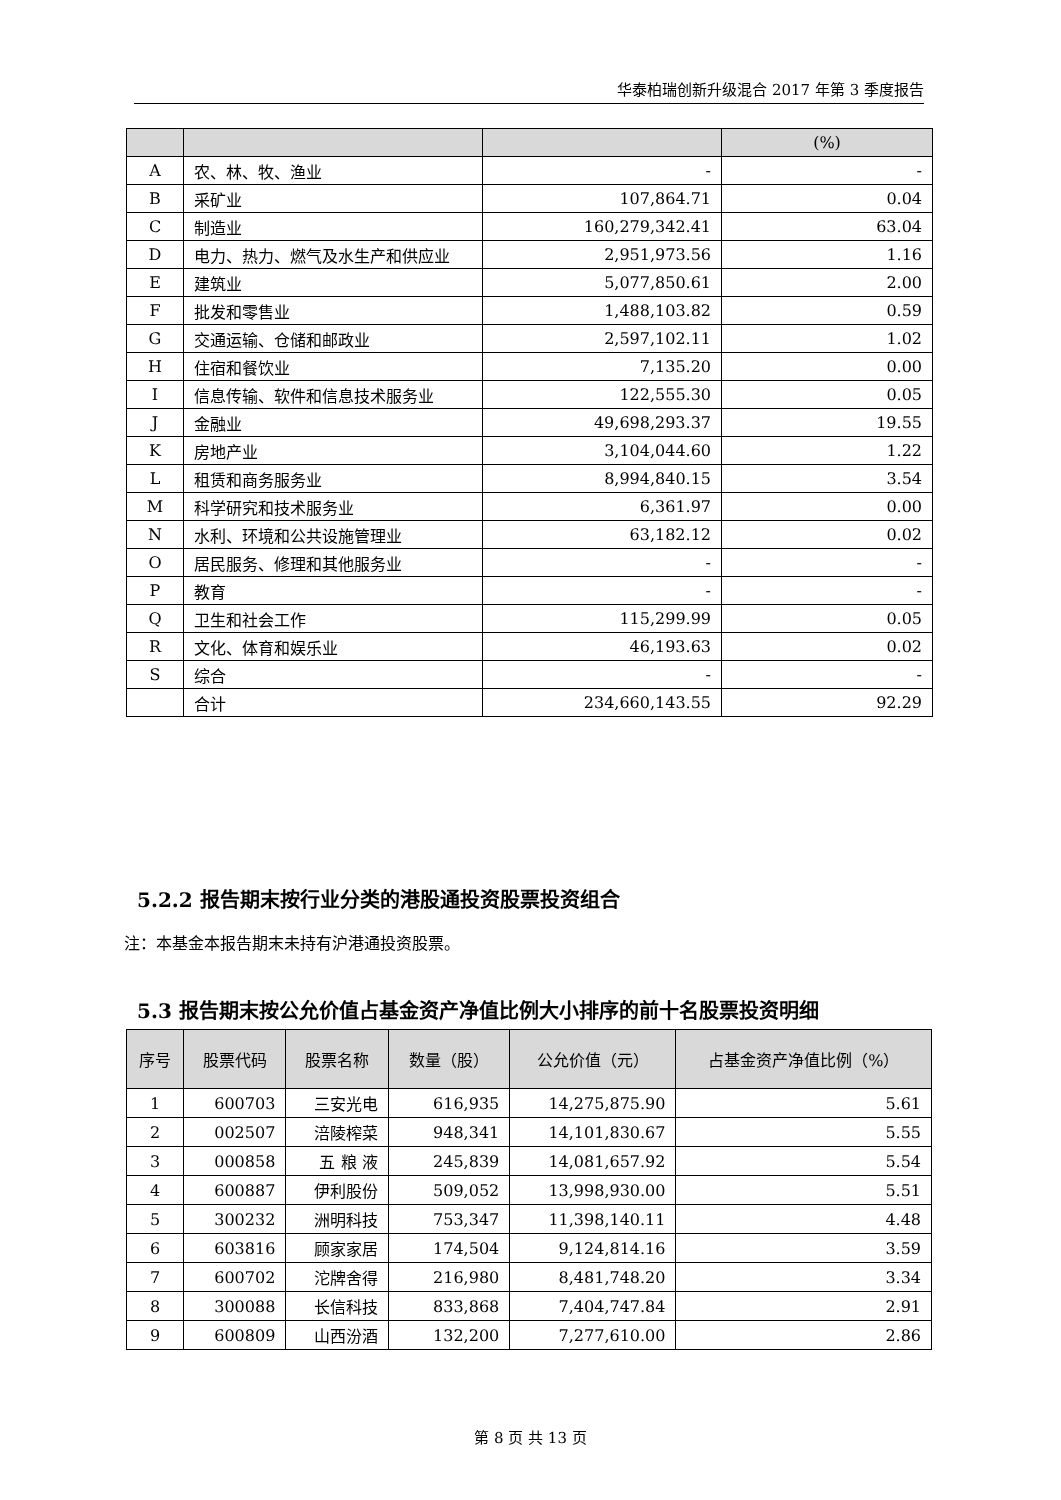华泰柏瑞创新升级混合 2017 年第 3 季度报告
| | | | (%) |
| --- | --- | --- | --- |
| A | 农、林、牧、渔业 | - | - |
| B | 采矿业 | 107,864.71 | 0.04 |
| C | 制造业 | 160,279,342.41 | 63.04 |
| D | 电力、热力、燃气及水生产和供应业 | 2,951,973.56 | 1.16 |
| E | 建筑业 | 5,077,850.61 | 2.00 |
| F | 批发和零售业 | 1,488,103.82 | 0.59 |
| G | 交通运输、仓储和邮政业 | 2,597,102.11 | 1.02 |
| H | 住宿和餐饮业 | 7,135.20 | 0.00 |
| I | 信息传输、软件和信息技术服务业 | 122,555.30 | 0.05 |
| J | 金融业 | 49,698,293.37 | 19.55 |
| K | 房地产业 | 3,104,044.60 | 1.22 |
| L | 租赁和商务服务业 | 8,994,840.15 | 3.54 |
| M | 科学研究和技术服务业 | 6,361.97 | 0.00 |
| N | 水利、环境和公共设施管理业 | 63,182.12 | 0.02 |
| O | 居民服务、修理和其他服务业 | - | - |
| P | 教育 | - | - |
| Q | 卫生和社会工作 | 115,299.99 | 0.05 |
| R | 文化、体育和娱乐业 | 46,193.63 | 0.02 |
| S | 综合 | - | - |
| | 合计 | 234,660,143.55 | 92.29 |
5.2.2 报告期末按行业分类的港股通投资股票投资组合
注：本基金本报告期末未持有沪港通投资股票。
5.3 报告期末按公允价值占基金资产净值比例大小排序的前十名股票投资明细
| 序号 | 股票代码 | 股票名称 | 数量（股） | 公允价值（元） | 占基金资产净值比例（%） |
| --- | --- | --- | --- | --- | --- |
| 1 | 600703 | 三安光电 | 616,935 | 14,275,875.90 | 5.61 |
| 2 | 002507 | 涪陵榨菜 | 948,341 | 14,101,830.67 | 5.55 |
| 3 | 000858 | 五 粮 液 | 245,839 | 14,081,657.92 | 5.54 |
| 4 | 600887 | 伊利股份 | 509,052 | 13,998,930.00 | 5.51 |
| 5 | 300232 | 洲明科技 | 753,347 | 11,398,140.11 | 4.48 |
| 6 | 603816 | 顾家家居 | 174,504 | 9,124,814.16 | 3.59 |
| 7 | 600702 | 沱牌舍得 | 216,980 | 8,481,748.20 | 3.34 |
| 8 | 300088 | 长信科技 | 833,868 | 7,404,747.84 | 2.91 |
| 9 | 600809 | 山西汾酒 | 132,200 | 7,277,610.00 | 2.86 |
第 8 页 共 13 页